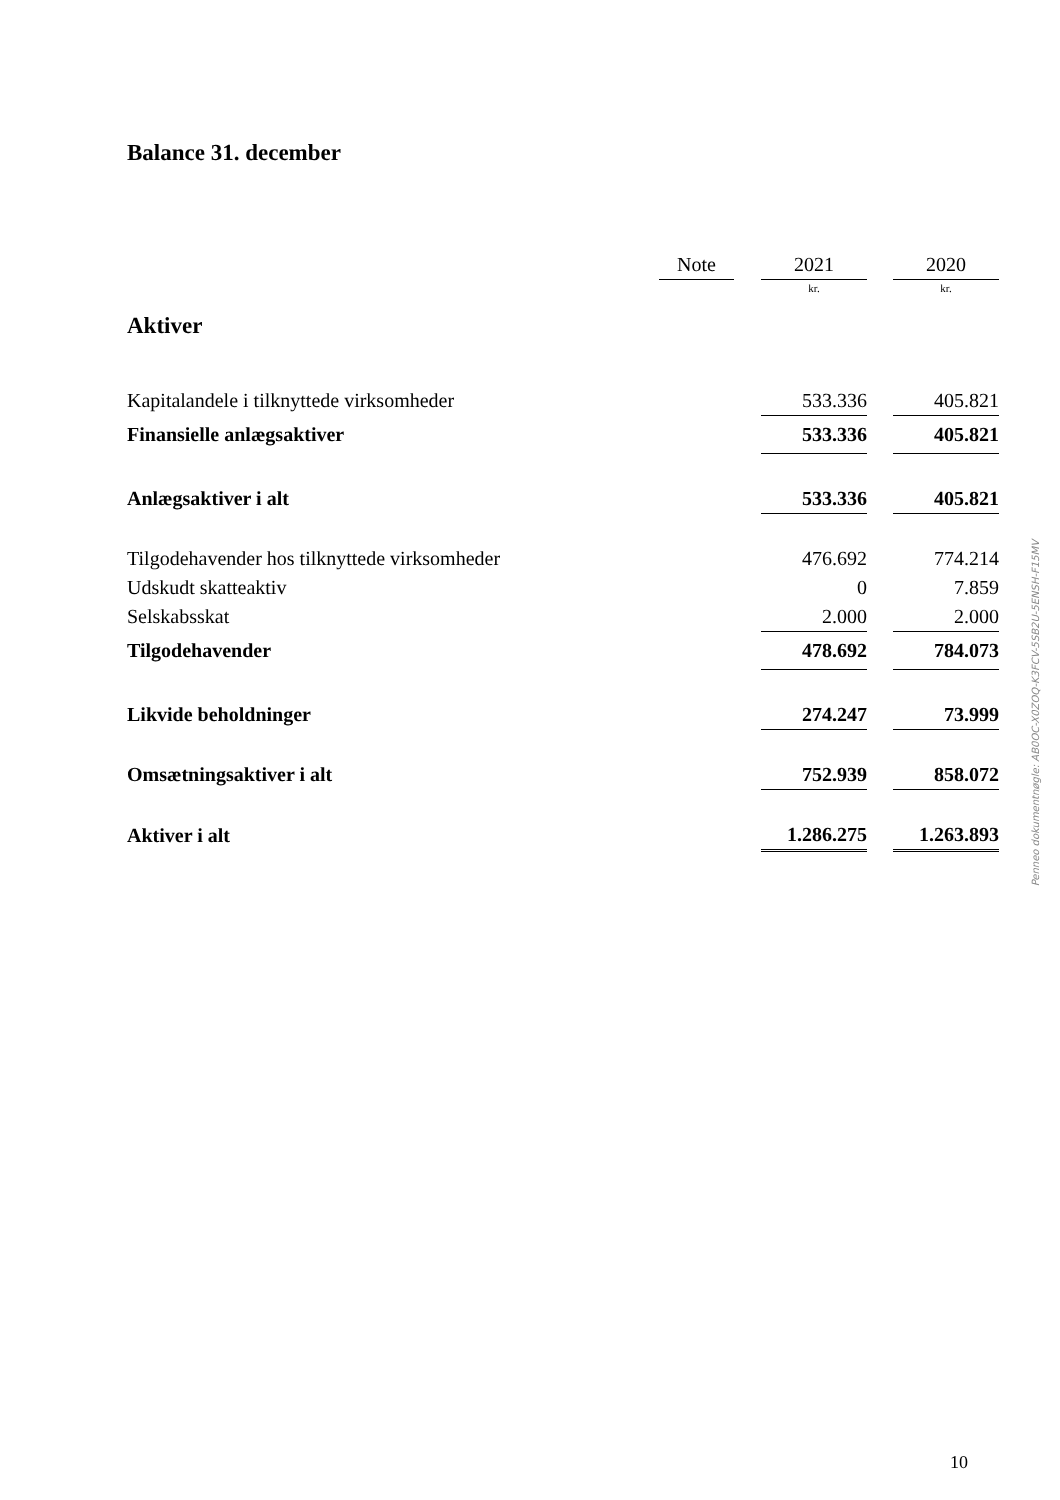Balance 31. december
| | Note | | 2021 | | 2020 |
| | | | kr. | | kr. |
| Aktiver | | | | | |
| Kapitalandele i tilknyttede virksomheder | | | 533.336 | | 405.821 |
| Finansielle anlægsaktiver | | | 533.336 | | 405.821 |
| Anlægsaktiver i alt | | | 533.336 | | 405.821 |
| Tilgodehavender hos tilknyttede virksomheder | | | 476.692 | | 774.214 |
| Udskudt skatteaktiv | | | 0 | | 7.859 |
| Selskabsskat | | | 2.000 | | 2.000 |
| Tilgodehavender | | | 478.692 | | 784.073 |
| Likvide beholdninger | | | 274.247 | | 73.999 |
| Omsætningsaktiver i alt | | | 752.939 | | 858.072 |
| Aktiver i alt | | | 1.286.275 | | 1.263.893 |
Penneo dokumentnøgle: AB0OC-X0ZOQ-K3FCV-5SB2U-5ENSH-F15MV
10